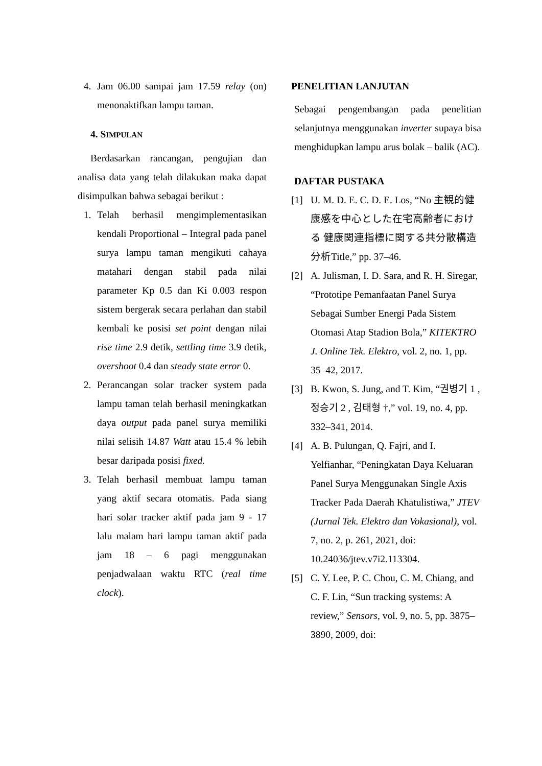4. Jam 06.00 sampai jam 17.59 relay (on) menonaktifkan lampu taman.
4. SIMPULAN
Berdasarkan rancangan, pengujian dan analisa data yang telah dilakukan maka dapat disimpulkan bahwa sebagai berikut :
1. Telah berhasil mengimplementasikan kendali Proportional – Integral pada panel surya lampu taman mengikuti cahaya matahari dengan stabil pada nilai parameter Kp 0.5 dan Ki 0.003 respon sistem bergerak secara perlahan dan stabil kembali ke posisi set point dengan nilai rise time 2.9 detik, settling time 3.9 detik, overshoot 0.4 dan steady state error 0.
2. Perancangan solar tracker system pada lampu taman telah berhasil meningkatkan daya output pada panel surya memiliki nilai selisih 14.87 Watt atau 15.4 % lebih besar daripada posisi fixed.
3. Telah berhasil membuat lampu taman yang aktif secara otomatis. Pada siang hari solar tracker aktif pada jam 9 - 17 lalu malam hari lampu taman aktif pada jam 18 – 6 pagi menggunakan penjadwalaan waktu RTC (real time clock).
PENELITIAN LANJUTAN
Sebagai pengembangan pada penelitian selanjutnya menggunakan inverter supaya bisa menghidupkan lampu arus bolak – balik (AC).
DAFTAR PUSTAKA
[1] U. M. D. E. C. D. E. Los, “No 主観的健康感を中心とした在宅高齢者における 健康関連指標に関する共分散構造分析Title,” pp. 37–46.
[2] A. Julisman, I. D. Sara, and R. H. Siregar, “Prototipe Pemanfaatan Panel Surya Sebagai Sumber Energi Pada Sistem Otomasi Atap Stadion Bola,” KITEKTRO J. Online Tek. Elektro, vol. 2, no. 1, pp. 35–42, 2017.
[3] B. Kwon, S. Jung, and T. Kim, “권병기 1 , 정승기 2 , 김태형 †,” vol. 19, no. 4, pp. 332–341, 2014.
[4] A. B. Pulungan, Q. Fajri, and I. Yelfianhar, “Peningkatan Daya Keluaran Panel Surya Menggunakan Single Axis Tracker Pada Daerah Khatulistiwa,” JTEV (Jurnal Tek. Elektro dan Vokasional), vol. 7, no. 2, p. 261, 2021, doi: 10.24036/jtev.v7i2.113304.
[5] C. Y. Lee, P. C. Chou, C. M. Chiang, and C. F. Lin, “Sun tracking systems: A review,” Sensors, vol. 9, no. 5, pp. 3875–3890, 2009, doi: